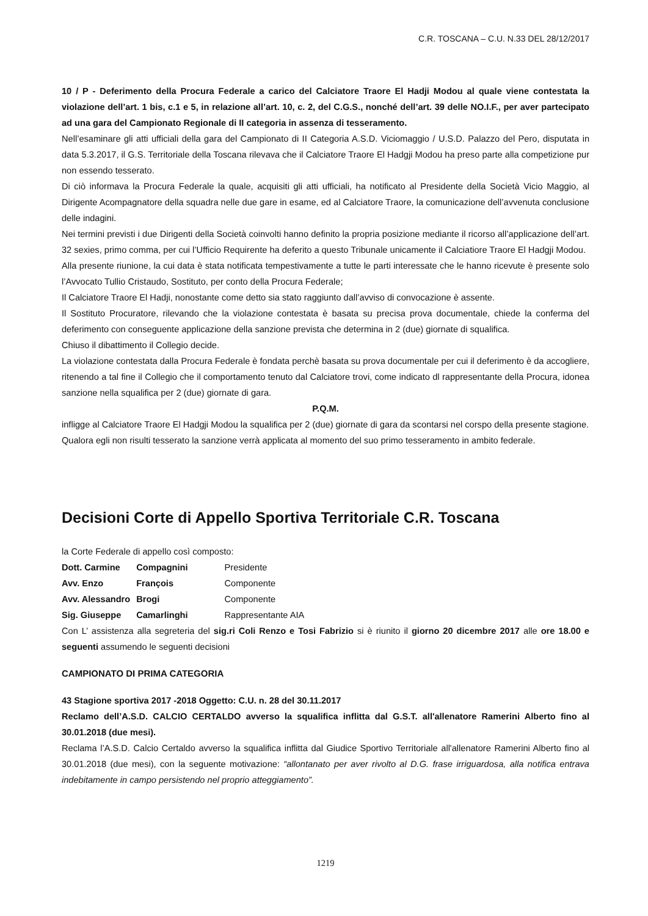C.R. TOSCANA – C.U. N.33 DEL 28/12/2017
10 / P - Deferimento della Procura Federale a carico del Calciatore Traore El Hadji Modou al quale viene contestata la violazione dell’art. 1 bis, c.1 e 5, in relazione all’art. 10, c. 2, del C.G.S., nonché dell’art. 39 delle NO.I.F., per aver partecipato ad una gara del Campionato Regionale di II categoria in assenza di tesseramento.
Nell’esaminare gli atti ufficiali della gara del Campionato di II Categoria A.S.D. Viciomaggio / U.S.D. Palazzo del Pero, disputata in data 5.3.2017, il G.S. Territoriale della Toscana rilevava che il Calciatore Traore El Hadgji Modou ha preso parte alla competizione pur non essendo tesserato.
Di ciò informava la Procura Federale la quale, acquisiti gli atti ufficiali, ha notificato al Presidente della Società Vicio Maggio, al Dirigente Acompagnatore della squadra nelle due gare in esame, ed al Calciatore Traore, la comunicazione dell’avvenuta conclusione delle indagini.
Nei termini previsti i due Dirigenti della Società coinvolti hanno definito la propria posizione mediante il ricorso all’applicazione dell’art. 32 sexies, primo comma, per cui l’Ufficio Requirente ha deferito a questo Tribunale unicamente il Calciatiore Traore El Hadgji Modou.
Alla presente riunione, la cui data è stata notificata tempestivamente a tutte le parti interessate che le hanno ricevute è presente solo l’Avvocato Tullio Cristaudo, Sostituto, per conto della Procura Federale;
Il Calciatore Traore El Hadji, nonostante come detto sia stato raggiunto dall’avviso di convocazione è assente.
Il Sostituto Procuratore, rilevando che la violazione contestata è basata su precisa prova documentale, chiede la conferma del deferimento con conseguente applicazione della sanzione prevista che determina in 2 (due) giornate di squalifica.
Chiuso il dibattimento il Collegio decide.
La violazione contestata dalla Procura Federale è fondata perchè basata su prova documentale per cui il deferimento è da accogliere, ritenendo a tal fine il Collegio che il comportamento tenuto dal Calciatore trovi, come indicato dl rappresentante della Procura, idonea sanzione nella squalifica per 2 (due) giornate di gara.
P.Q.M.
infligge al Calciatore Traore El Hadgji Modou la squalifica per 2 (due) giornate di gara da scontarsi nel corspo della presente stagione.
Qualora egli non risulti tesserato la sanzione verrà applicata al momento del suo primo tesseramento in ambito federale.
Decisioni Corte di Appello Sportiva Territoriale C.R. Toscana
la Corte Federale di appello così composto:
| Dott. Carmine | Compagnini | Presidente |
| Avv. Enzo | François | Componente |
| Avv. Alessandro | Brogi | Componente |
| Sig. Giuseppe | Camarlinghi | Rappresentante AIA |
Con L’ assistenza alla segreteria del sig.ri Coli Renzo e Tosi Fabrizio si è riunito il giorno 20 dicembre 2017 alle ore 18.00 e seguenti assumendo le seguenti decisioni
CAMPIONATO DI PRIMA CATEGORIA
43 Stagione sportiva 2017 -2018 Oggetto: C.U. n. 28 del 30.11.2017
Reclamo dell’A.S.D. CALCIO CERTALDO avverso la squalifica inflitta dal G.S.T. all'allenatore Ramerini Alberto fino al 30.01.2018 (due mesi).
Reclama l’A.S.D. Calcio Certaldo avverso la squalifica inflitta dal Giudice Sportivo Territoriale all'allenatore Ramerini Alberto fino al 30.01.2018 (due mesi), con la seguente motivazione: “allontanato per aver rivolto al D.G. frase irriguardosa, alla notifica entrava indebitamente in campo persistendo nel proprio atteggiamento”.
1219